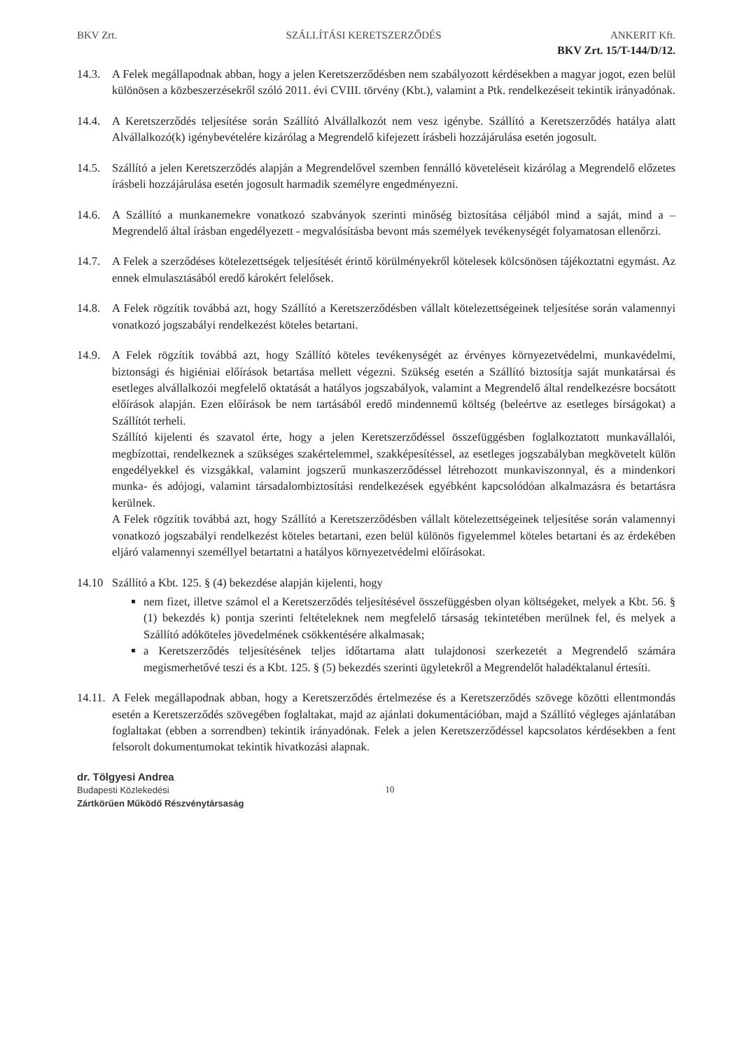BKV Zrt. SZÁLLÍTÁSI KERETSZERZŐDÉS ANKERIT Kft.
BKV Zrt. 15/T-144/D/12.
14.3. A Felek megállapodnak abban, hogy a jelen Keretszerződésben nem szabályozott kérdésekben a magyar jogot, ezen belül különösen a közbeszerzésekről szóló 2011. évi CVIII. törvény (Kbt.), valamint a Ptk. rendelkezéseit tekintik irányadónak.
14.4. A Keretszerződés teljesítése során Szállító Alvállalkozót nem vesz igénybe. Szállító a Keretszerződés hatálya alatt Alvállalkozó(k) igénybevételére kizárólag a Megrendelő kifejezett írásbeli hozzájárulása esetén jogosult.
14.5. Szállító a jelen Keretszerződés alapján a Megrendelővel szemben fennálló követeléseit kizárólag a Megrendelő előzetes írásbeli hozzájárulása esetén jogosult harmadik személyre engedményezni.
14.6. A Szállító a munkanemekre vonatkozó szabványok szerinti minőség biztosítása céljából mind a saját, mind a – Megrendelő által írásban engedélyezett - megvalósításba bevont más személyek tevékenységét folyamatosan ellenőrzi.
14.7. A Felek a szerződéses kötelezettségek teljesítését érintő körülményekről kötelesek kölcsönösen tájékoztatni egymást. Az ennek elmulasztásából eredő károkért felelősek.
14.8. A Felek rögzítik továbbá azt, hogy Szállító a Keretszerződésben vállalt kötelezettségeinek teljesítése során valamennyi vonatkozó jogszabályi rendelkezést köteles betartani.
14.9. A Felek rögzítik továbbá azt, hogy Szállító köteles tevékenységét az érvényes környezetvédelmi, munkavédelmi, biztonsági és higiéniai előírások betartása mellett végezni. Szükség esetén a Szállító biztosítja saját munkatársai és esetleges alvállalkozói megfelelő oktatását a hatályos jogszabályok, valamint a Megrendelő által rendelkezésre bocsátott előírások alapján. Ezen előírások be nem tartásából eredő mindennemű költség (beleértve az esetleges bírságokat) a Szállítót terheli.
Szállító kijelenti és szavatol érte, hogy a jelen Keretszerződéssel összefüggésben foglalkoztatott munkavállalói, megbízottai, rendelkeznek a szükséges szakértelemmel, szakképesítéssel, az esetleges jogszabályban megkövetelt külön engedélyekkel és vizsgákkal, valamint jogszerű munkaszerződéssel létrehozott munkaviszonnyal, és a mindenkori munka- és adójogi, valamint társadalombiztosítási rendelkezések egyébként kapcsolódóan alkalmazásra és betartásra kerülnek.
A Felek rögzítik továbbá azt, hogy Szállító a Keretszerződésben vállalt kötelezettségeinek teljesítése során valamennyi vonatkozó jogszabályi rendelkezést köteles betartani, ezen belül különös figyelemmel köteles betartani és az érdekében eljáró valamennyi személlyel betartatni a hatályos környezetvédelmi előírásokat.
14.10 Szállító a Kbt. 125. § (4) bekezdése alapján kijelenti, hogy
nem fizet, illetve számol el a Keretszerződés teljesítésével összefüggésben olyan költségeket, melyek a Kbt. 56. § (1) bekezdés k) pontja szerinti feltételeknek nem megfelelő társaság tekintetében merülnek fel, és melyek a Szállító adóköteles jövedelmének csökkentésére alkalmasak;
a Keretszerződés teljesítésének teljes időtartama alatt tulajdonosi szerkezetét a Megrendelő számára megismerhetővé teszi és a Kbt. 125. § (5) bekezdés szerinti ügyletekről a Megrendelőt haladéktalanul értesíti.
14.11.
A Felek megállapodnak abban, hogy a Keretszerződés értelmezése és a Keretszerződés szövege közötti ellentmondás esetén a Keretszerződés szövegében foglaltakat, majd az ajánlati dokumentációban, majd a Szállító végleges ajánlatában foglaltakat (ebben a sorrendben) tekintik irányadónak. Felek a jelen Keretszerződéssel kapcsolatos kérdésekben a fent felsorolt dokumentumokat tekintik hivatkozási alapnak.
dr. Tölgyesi Andrea
Budapesti Közlekedési
Zártkörűen Működő Részvénytársaság
10